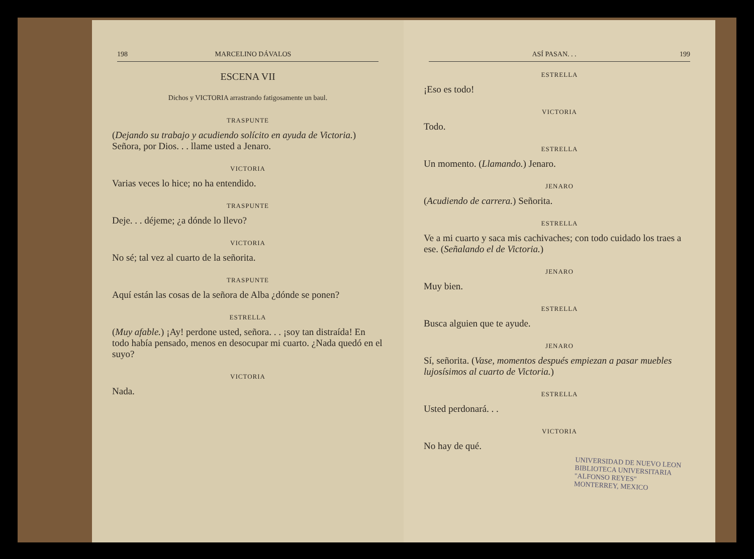198 MARCELINO DÁVALOS
ESCENA VII
Dichos y VICTORIA arrastrando fatigosamente un baul.
TRASPUNTE
(Dejando su trabajo y acudiendo solícito en ayuda de Victoria.) Señora, por Dios. . . llame usted a Jenaro.
VICTORIA
Varias veces lo hice; no ha entendido.
TRASPUNTE
Deje. . . déjeme; ¿a dónde lo llevo?
VICTORIA
No sé; tal vez al cuarto de la señorita.
TRASPUNTE
Aquí están las cosas de la señora de Alba ¿dónde se ponen?
ESTRELLA
(Muy afable.) ¡Ay! perdone usted, señora. . . ¡soy tan distraída! En todo había pensado, menos en desocupar mi cuarto. ¿Nada quedó en el suyo?
VICTORIA
Nada.
ASÍ PASAN. . . 199
ESTRELLA
¡Eso es todo!
VICTORIA
Todo.
ESTRELLA
Un momento. (Llamando.) Jenaro.
JENARO
(Acudiendo de carrera.) Señorita.
ESTRELLA
Ve a mi cuarto y saca mis cachivaches; con todo cuidado los traes a ese. (Señalando el de Victoria.)
JENARO
Muy bien.
ESTRELLA
Busca alguien que te ayude.
JENARO
Sí, señorita. (Vase, momentos después empiezan a pasar muebles lujosísimos al cuarto de Victoria.)
ESTRELLA
Usted perdonará. . .
VICTORIA
No hay de qué.
UNIVERSIDAD DE NUEVO LEON
BIBLIOTECA UNIVERSITARIA
"ALFONSO REYES"
MONTERREY, MEXICO